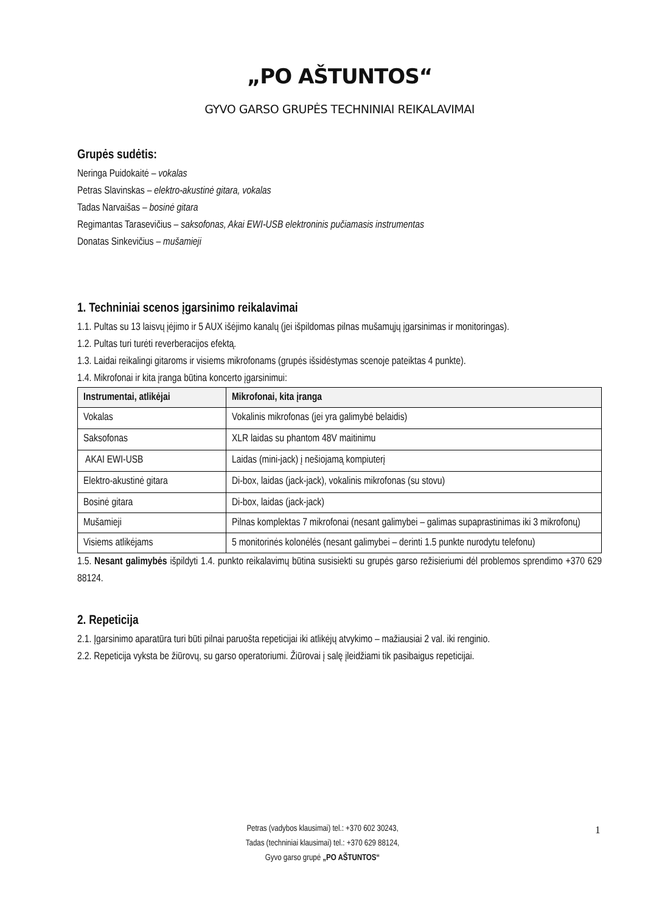„PO AŠTUNTOS“
GYVO GARSO GRUPĖS TECHNINIAI REIKALAVIMAI
Grupės sudėtis:
Neringa Puidokaitė – vokalas
Petras Slavinskas – elektro-akustinė gitara, vokalas
Tadas Narvaišas – bosinė gitara
Regimantas Tarasevičius – saksofonas, Akai EWI-USB elektroninis pučiamasis instrumentas
Donatas Sinkevičius – mušamieji
1. Techniniai scenos įgarsinimo reikalavimai
1.1. Pultas su 13 laisvų įėjimo ir 5 AUX išėjimo kanalų (jei išpildomas pilnas mušamųjų įgarsinimas ir monitoringas).
1.2. Pultas turi turėti reverberacijos efektą.
1.3. Laidai reikalingi gitaroms ir visiems mikrofonams (grupės išsidėstymas scenoje pateiktas 4 punkte).
1.4. Mikrofonai ir kita įranga būtina koncerto įgarsinimui:
| Instrumentai, atlikėjai | Mikrofonai, kita įranga |
| --- | --- |
| Vokalas | Vokalinis mikrofonas (jei yra galimybė belaidis) |
| Saksofonas | XLR laidas su phantom 48V maitinimu |
| AKAI EWI-USB | Laidas (mini-jack) į nešiojamą kompiuterį |
| Elektro-akustinė gitara | Di-box, laidas (jack-jack), vokalinis mikrofonas (su stovu) |
| Bosinė gitara | Di-box, laidas (jack-jack) |
| Mušamieji | Pilnas komplektas 7 mikrofonai (nesant galimybei – galimas supaprastinimas iki 3 mikrofonų) |
| Visiems atlikėjams | 5 monitorinės kolonėlės (nesant galimybei – derinti 1.5 punkte nurodytu telefonu) |
1.5. Nesant galimybės išpildyti 1.4. punkto reikalavimų būtina susisiekti su grupės garso režisieriumi dėl problemos sprendimo +370 629 88124.
2. Repeticija
2.1. Įgarsinimo aparatūra turi būti pilnai paruošta repeticijai iki atlikėjų atvykimo – mažiausiai 2 val. iki renginio.
2.2. Repeticija vyksta be žiūrovų, su garso operatoriumi. Žiūrovai į salę įleidžiami tik pasibaigus repeticijai.
Petras (vadybos klausimai) tel.: +370 602 30243,
Tadas (techniniai klausimai) tel.: +370 629 88124,
Gyvo garso grupė „PO AŠTUNTOS“
1